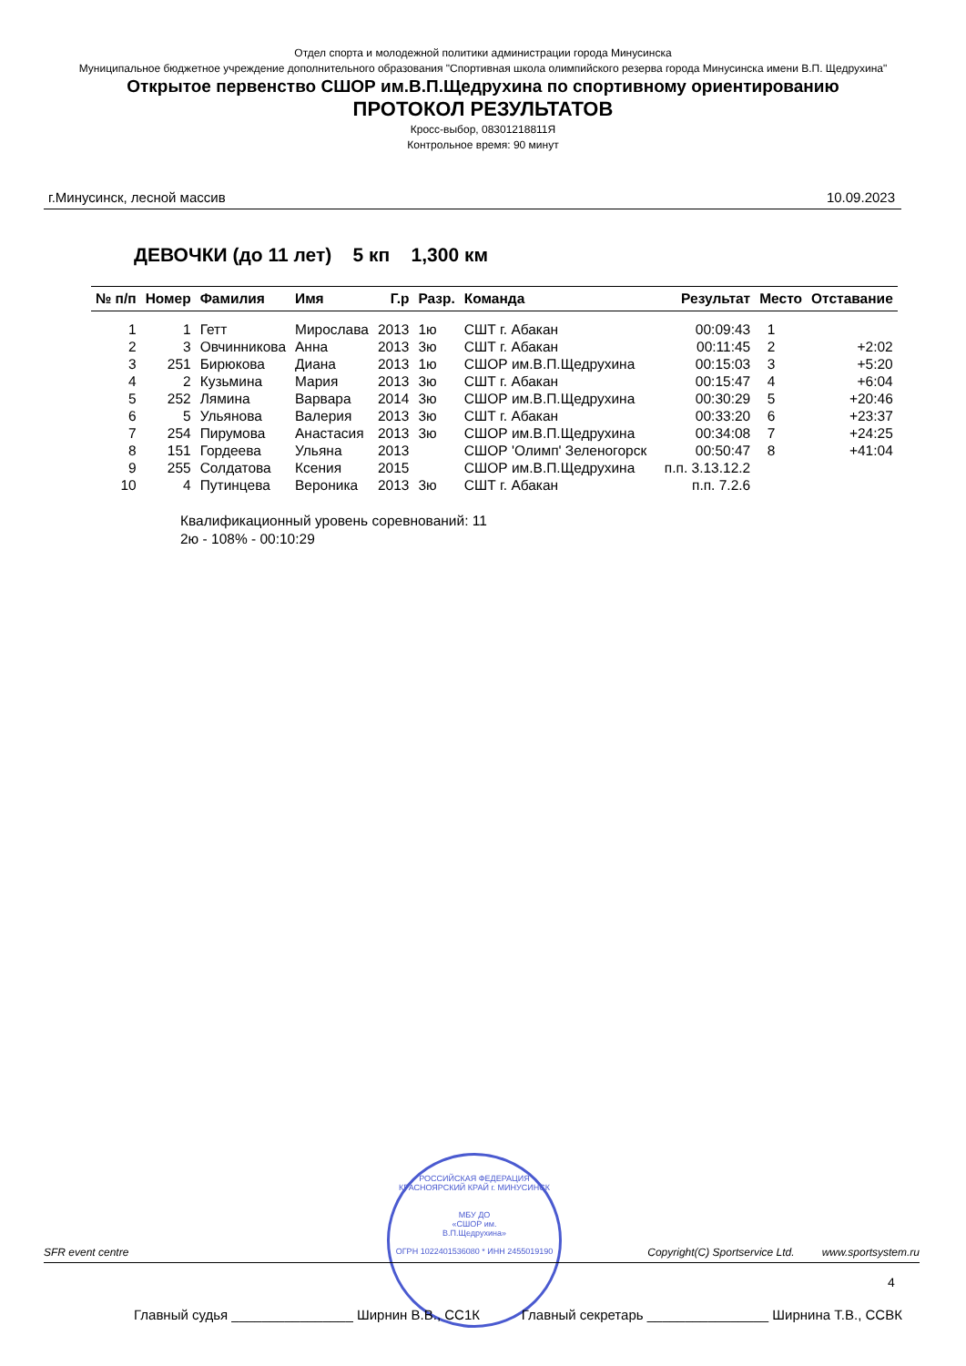Отдел спорта и молодежной политики администрации города Минусинска
Муниципальное бюджетное учреждение дополнительного образования "Спортивная школа олимпийского резерва города Минусинска имени В.П. Щедрухина"
Открытое первенство СШОР им.В.П.Щедрухина по спортивному ориентированию
ПРОТОКОЛ РЕЗУЛЬТАТОВ
Кросс-выбор, 08301218811Я
Контрольное время: 90 минут
г.Минусинск, лесной массив 10.09.2023
ДЕВОЧКИ (до 11 лет) 5 кп 1,300 км
| № п/п | Номер | Фамилия | Имя | Г.р | Разр. | Команда | Результат | Место | Отставание |
| --- | --- | --- | --- | --- | --- | --- | --- | --- | --- |
| 1 | 1 | Гетт | Мирослава | 2013 | 1ю | СШТ г. Абакан | 00:09:43 | 1 | |
| 2 | 3 | Овчинникова | Анна | 2013 | 3ю | СШТ г. Абакан | 00:11:45 | 2 | +2:02 |
| 3 | 251 | Бирюкова | Диана | 2013 | 1ю | СШОР им.В.П.Щедрухина | 00:15:03 | 3 | +5:20 |
| 4 | 2 | Кузьмина | Мария | 2013 | 3ю | СШТ г. Абакан | 00:15:47 | 4 | +6:04 |
| 5 | 252 | Лямина | Варвара | 2014 | 3ю | СШОР им.В.П.Щедрухина | 00:30:29 | 5 | +20:46 |
| 6 | 5 | Ульянова | Валерия | 2013 | 3ю | СШТ г. Абакан | 00:33:20 | 6 | +23:37 |
| 7 | 254 | Пирумова | Анастасия | 2013 | 3ю | СШОР им.В.П.Щедрухина | 00:34:08 | 7 | +24:25 |
| 8 | 151 | Гордеева | Ульяна | 2013 | | СШОР 'Олимп' Зеленогорск | 00:50:47 | 8 | +41:04 |
| 9 | 255 | Солдатова | Ксения | 2015 | | СШОР им.В.П.Щедрухина | п.п. 3.13.12.2 | | |
| 10 | 4 | Путинцева | Вероника | 2013 | 3ю | СШТ г. Абакан | п.п. 7.2.6 | | |
Квалификационный уровень соревнований: 11
2ю - 108% - 00:10:29
РОССИЙСКАЯ ФЕДЕРАЦИЯ КРАСНОЯРСКИЙ КРАЙ г. МИНУСИНСК
МБУ ДО
«СШОР им.
В.П.Щедрухина»
ОГРН 1022401536080 * ИНН 2455019190
SFR event centre Copyright(C) Sportservice Ltd. www.sportsystem.ru
4
Главный судья ________________ Ширнин В.В., СС1К Главный секретарь ________________ Ширнина Т.В., ССВК